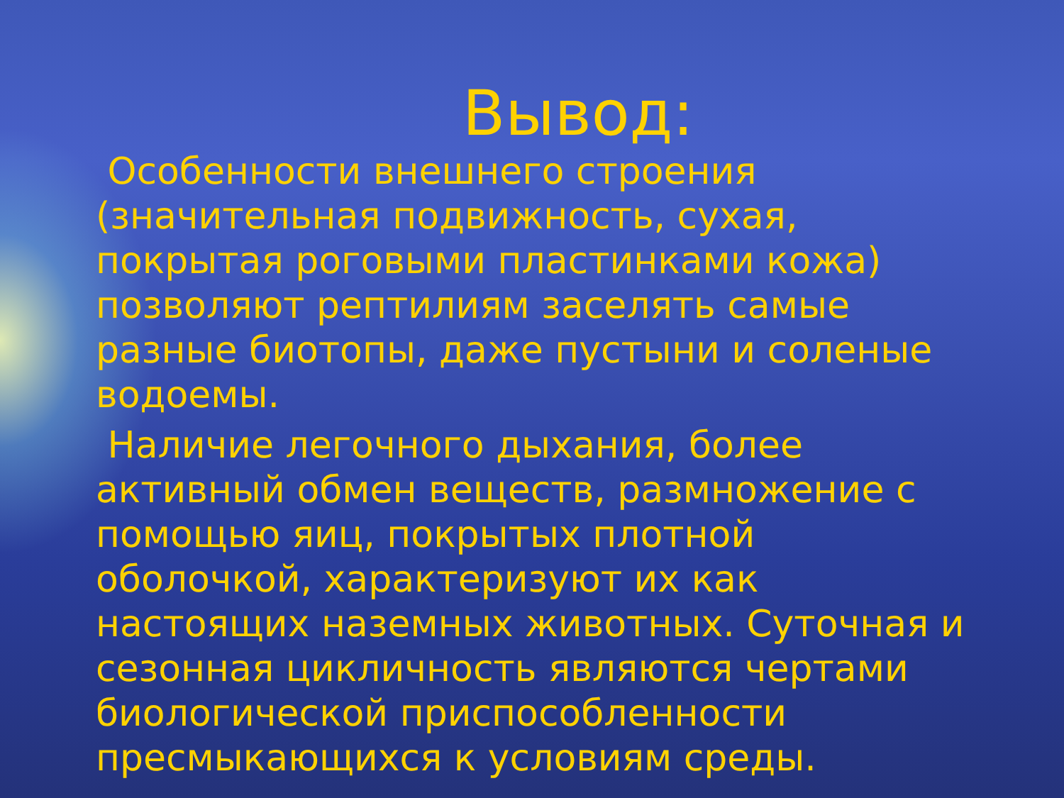Вывод:
Особенности внешнего строения (значительная подвижность, сухая, покрытая роговыми пластинками кожа) позволяют рептилиям заселять самые разные биотопы, даже пустыни и соленые водоемы.
Наличие легочного дыхания, более активный обмен веществ, размножение с помощью яиц, покрытых плотной оболочкой, характеризуют их как настоящих наземных животных. Суточная и сезонная цикличность являются чертами биологической приспособленности пресмыкающихся к условиям среды.